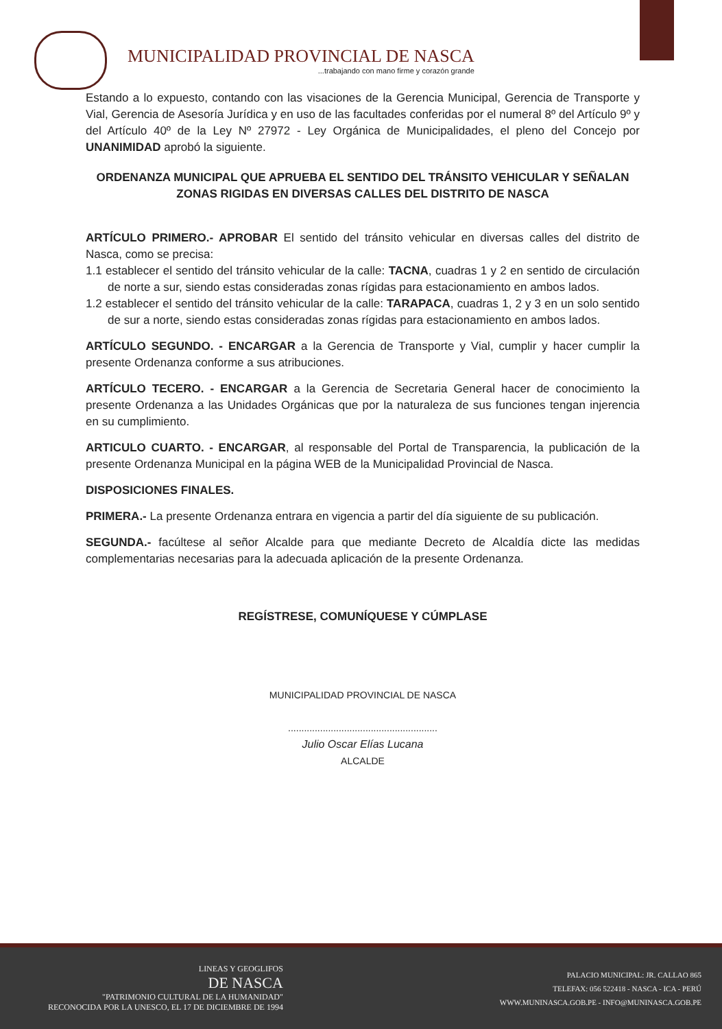MUNICIPALIDAD PROVINCIAL DE NASCA
...trabajando con mano firme y corazón grande
Estando a lo expuesto, contando con las visaciones de la Gerencia Municipal, Gerencia de Transporte y Vial, Gerencia de Asesoría Jurídica y en uso de las facultades conferidas por el numeral 8º del Artículo 9º y del Artículo 40º de la Ley Nº 27972 - Ley Orgánica de Municipalidades, el pleno del Concejo por UNANIMIDAD aprobó la siguiente.
ORDENANZA MUNICIPAL QUE APRUEBA EL SENTIDO DEL TRÁNSITO VEHICULAR Y SEÑALAN ZONAS RIGIDAS EN DIVERSAS CALLES DEL DISTRITO DE NASCA
ARTÍCULO PRIMERO.- APROBAR El sentido del tránsito vehicular en diversas calles del distrito de Nasca, como se precisa:
1.1 establecer el sentido del tránsito vehicular de la calle: TACNA, cuadras 1 y 2 en sentido de circulación de norte a sur, siendo estas consideradas zonas rígidas para estacionamiento en ambos lados.
1.2 establecer el sentido del tránsito vehicular de la calle: TARAPACA, cuadras 1, 2 y 3 en un solo sentido de sur a norte, siendo estas consideradas zonas rígidas para estacionamiento en ambos lados.
ARTÍCULO SEGUNDO. - ENCARGAR a la Gerencia de Transporte y Vial, cumplir y hacer cumplir la presente Ordenanza conforme a sus atribuciones.
ARTÍCULO TECERO. - ENCARGAR a la Gerencia de Secretaria General hacer de conocimiento la presente Ordenanza a las Unidades Orgánicas que por la naturaleza de sus funciones tengan injerencia en su cumplimiento.
ARTICULO CUARTO. - ENCARGAR, al responsable del Portal de Transparencia, la publicación de la presente Ordenanza Municipal en la página WEB de la Municipalidad Provincial de Nasca.
DISPOSICIONES FINALES.
PRIMERA.- La presente Ordenanza entrara en vigencia a partir del día siguiente de su publicación.
SEGUNDA.- facúltese al señor Alcalde para que mediante Decreto de Alcaldía dicte las medidas complementarias necesarias para la adecuada aplicación de la presente Ordenanza.
REGÍSTRESE, COMUNÍQUESE Y CÚMPLASE
MUNICIPALIDAD PROVINCIAL DE NASCA
........................................................
Julio Oscar Elías Lucana
ALCALDE
LINEAS Y GEOGLIFOS
DE NASCA
"PATRIMONIO CULTURAL DE LA HUMANIDAD"
RECONOCIDA POR LA UNESCO, EL 17 DE DICIEMBRE DE 1994
PALACIO MUNICIPAL: JR. CALLAO 865
TELEFAX: 056 522418 - NASCA - ICA - PERÚ
WWW.MUNINASCA.GOB.PE - INFO@MUNINASCA.GOB.PE